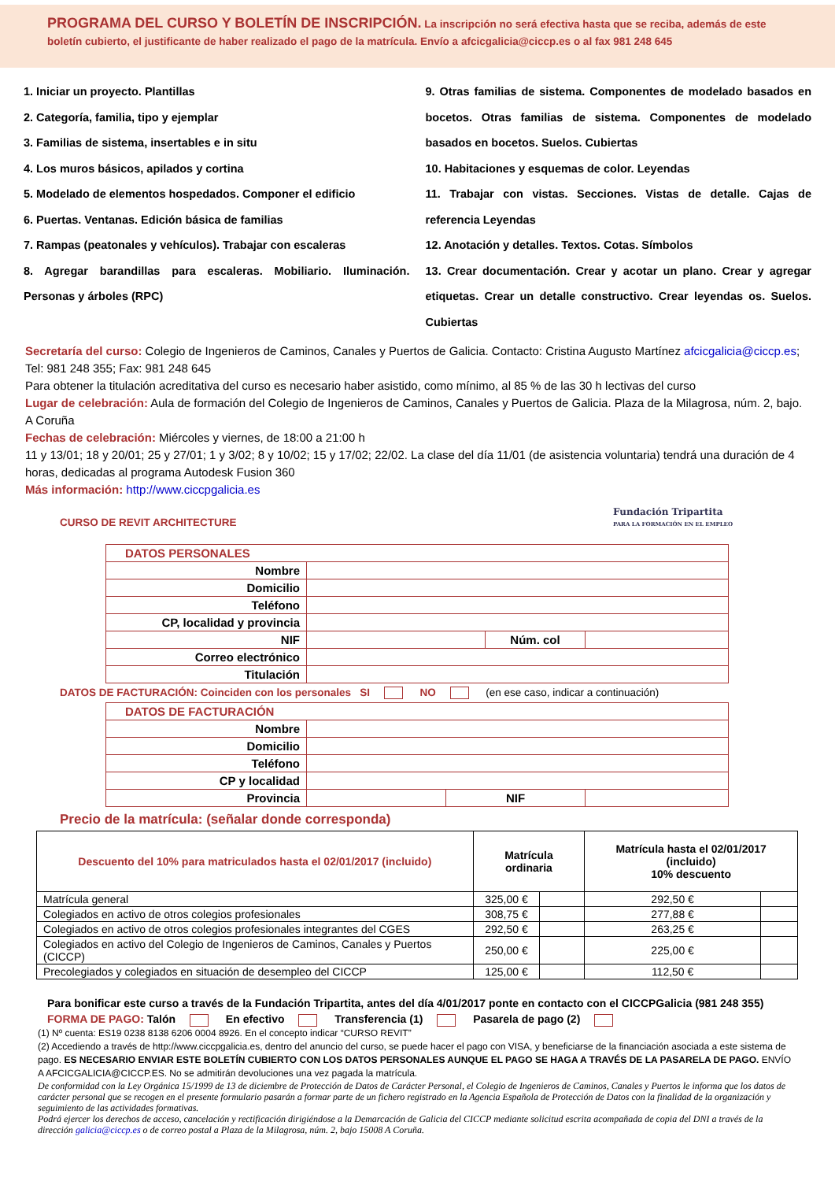PROGRAMA DEL CURSO Y BOLETÍN DE INSCRIPCIÓN. La inscripción no será efectiva hasta que se reciba, además de este boletín cubierto, el justificante de haber realizado el pago de la matrícula. Envío a afcicgalicia@ciccp.es o al fax 981 248 645
1. Iniciar un proyecto. Plantillas
2. Categoría, familia, tipo y ejemplar
3. Familias de sistema, insertables e in situ
4. Los muros básicos, apilados y cortina
5. Modelado de elementos hospedados. Componer el edificio
6. Puertas. Ventanas. Edición básica de familias
7. Rampas (peatonales y vehículos). Trabajar con escaleras
8. Agregar barandillas para escaleras. Mobiliario. Iluminación. Personas y árboles (RPC)
9. Otras familias de sistema. Componentes de modelado basados en bocetos. Otras familias de sistema. Componentes de modelado basados en bocetos. Suelos. Cubiertas
10. Habitaciones y esquemas de color. Leyendas
11. Trabajar con vistas. Secciones. Vistas de detalle. Cajas de referencia Leyendas
12. Anotación y detalles. Textos. Cotas. Símbolos
13. Crear documentación. Crear y acotar un plano. Crear y agregar etiquetas. Crear un detalle constructivo. Crear leyendas os. Suelos. Cubiertas
Secretaría del curso: Colegio de Ingenieros de Caminos, Canales y Puertos de Galicia. Contacto: Cristina Augusto Martínez afcicgalicia@ciccp.es; Tel: 981 248 355; Fax: 981 248 645
Para obtener la titulación acreditativa del curso es necesario haber asistido, como mínimo, al 85 % de las 30 h lectivas del curso
Lugar de celebración: Aula de formación del Colegio de Ingenieros de Caminos, Canales y Puertos de Galicia. Plaza de la Milagrosa, núm. 2, bajo. A Coruña
Fechas de celebración: Miércoles y viernes, de 18:00 a 21:00 h
11 y 13/01; 18 y 20/01; 25 y 27/01; 1 y 3/02; 8 y 10/02; 15 y 17/02; 22/02. La clase del día 11/01 (de asistencia voluntaria) tendrá una duración de 4 horas, dedicadas al programa Autodesk Fusion 360
Más información: http://www.ciccpgalicia.es
CURSO DE REVIT ARCHITECTURE
Fundación Tripartita
PARA LA FORMACIÓN EN EL EMPLEO
| DATOS PERSONALES | | | |
| Nombre | | | |
| Domicilio | | | |
| Teléfono | | | |
| CP, localidad y provincia | | | |
| NIF | | Núm. col | |
| Correo electrónico | | | |
| Titulación | | | |
DATOS DE FACTURACIÓN: Coinciden con los personales SI NO (en ese caso, indicar a continuación)
| DATOS DE FACTURACIÓN | | | |
| Nombre | | | |
| Domicilio | | | |
| Teléfono | | | |
| CP y localidad | | | |
| Provincia | | NIF | |
Precio de la matrícula: (señalar donde corresponda)
| Descuento del 10% para matriculados hasta el 02/01/2017 (incluido) | Matrícula ordinaria | | Matrícula hasta el 02/01/2017 (incluido) 10% descuento | |
| Matrícula general | 325,00 € | | 292,50 € | |
| Colegiados en activo de otros colegios profesionales | 308,75 € | | 277,88 € | |
| Colegiados en activo de otros colegios profesionales integrantes del CGES | 292,50 € | | 263,25 € | |
| Colegiados en activo del Colegio de Ingenieros de Caminos, Canales y Puertos (CICCP) | 250,00 € | | 225,00 € | |
| Precolegiados y colegiados en situación de desempleo del CICCP | 125,00 € | | 112,50 € | |
Para bonificar este curso a través de la Fundación Tripartita, antes del día 4/01/2017 ponte en contacto con el CICCPGalicia (981 248 355)
FORMA DE PAGO: Talón En efectivo Transferencia (1) Pasarela de pago (2)
(1) Nº cuenta: ES19 0238 8138 6206 0004 8926. En el concepto indicar “CURSO REVIT”
(2) Accediendo a través de http://www.ciccpgalicia.es, dentro del anuncio del curso, se puede hacer el pago con VISA, y beneficiarse de la financiación asociada a este sistema de pago. ES NECESARIO ENVIAR ESTE BOLETÍN CUBIERTO CON LOS DATOS PERSONALES AUNQUE EL PAGO SE HAGA A TRAVÉS DE LA PASARELA DE PAGO. ENVÍO A AFCICGALICIA@CICCP.ES. No se admitirán devoluciones una vez pagada la matrícula.
De conformidad con la Ley Orgánica 15/1999 de 13 de diciembre de Protección de Datos de Carácter Personal, el Colegio de Ingenieros de Caminos, Canales y Puertos le informa que los datos de carácter personal que se recogen en el presente formulario pasarán a formar parte de un fichero registrado en la Agencia Española de Protección de Datos con la finalidad de la organización y seguimiento de las actividades formativas.
Podrá ejercer los derechos de acceso, cancelación y rectificación dirigiéndose a la Demarcación de Galicia del CICCP mediante solicitud escrita acompañada de copia del DNI a través de la dirección galicia@ciccp.es o de correo postal a Plaza de la Milagrosa, núm. 2, bajo 15008 A Coruña.